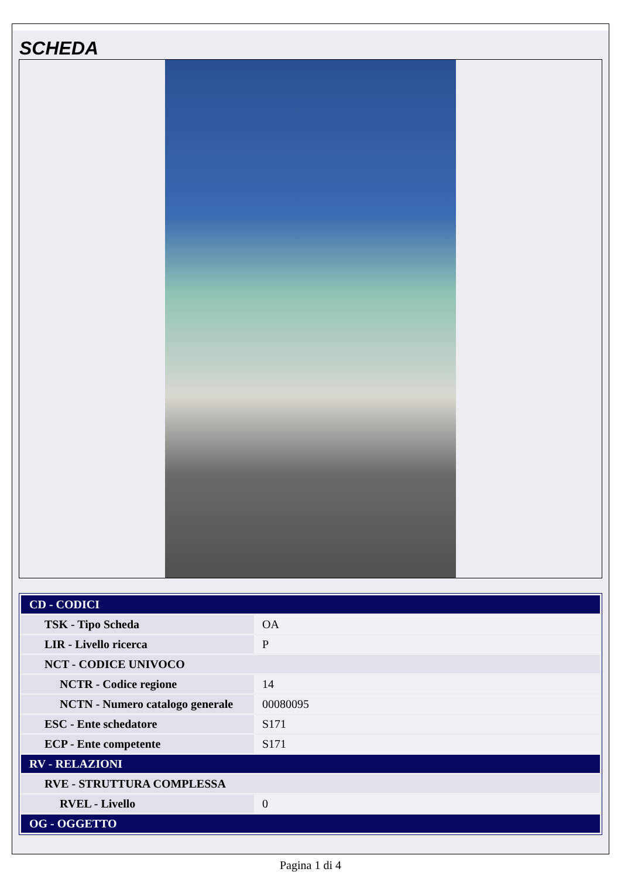SCHEDA
| CD - CODICI | |
| TSK - Tipo Scheda | OA |
| LIR - Livello ricerca | P |
| NCT - CODICE UNIVOCO | |
| NCTR - Codice regione | 14 |
| NCTN - Numero catalogo generale | 00080095 |
| ESC - Ente schedatore | S171 |
| ECP - Ente competente | S171 |
| RV - RELAZIONI | |
| RVE - STRUTTURA COMPLESSA | |
| RVEL - Livello | 0 |
| OG - OGGETTO | |
Pagina 1 di 4